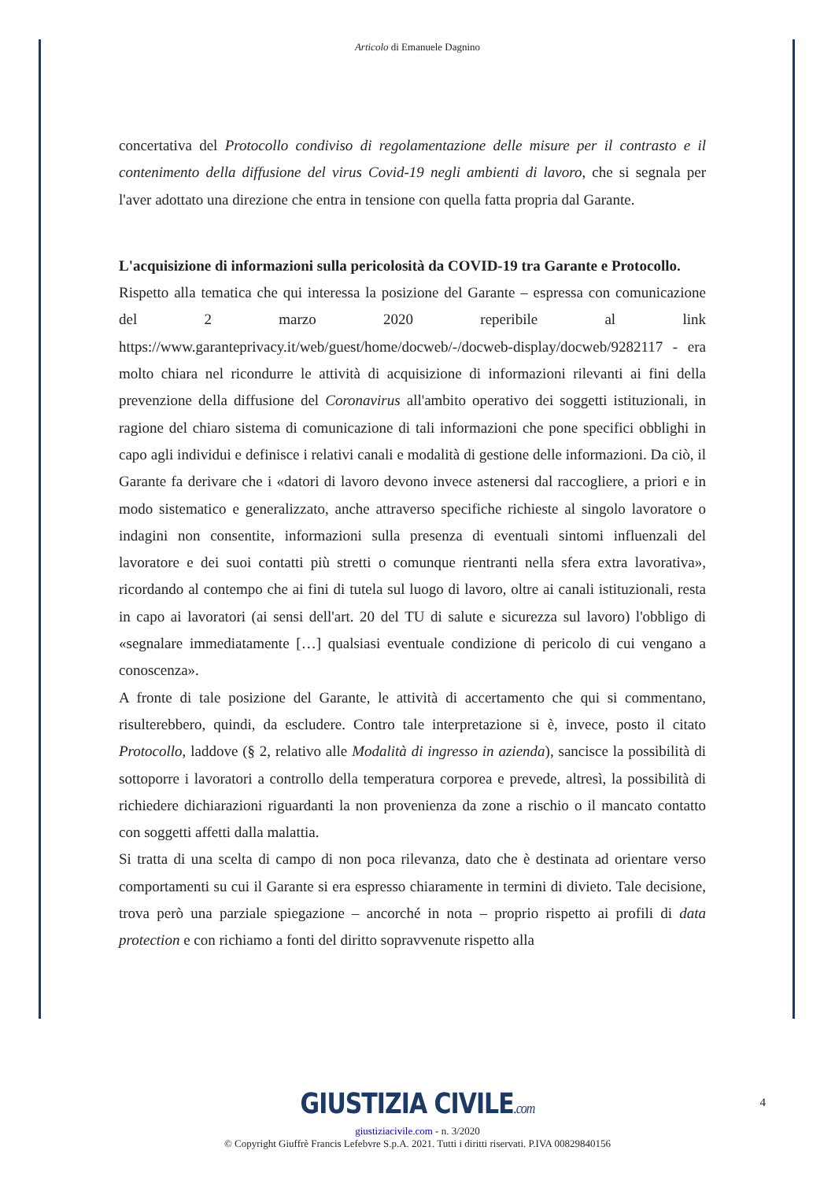Articolo di Emanuele Dagnino
concertativa del Protocollo condiviso di regolamentazione delle misure per il contrasto e il contenimento della diffusione del virus Covid-19 negli ambienti di lavoro, che si segnala per l'aver adottato una direzione che entra in tensione con quella fatta propria dal Garante.
L'acquisizione di informazioni sulla pericolosità da COVID-19 tra Garante e Protocollo.
Rispetto alla tematica che qui interessa la posizione del Garante – espressa con comunicazione del 2 marzo 2020 reperibile al link https://www.garanteprivacy.it/web/guest/home/docweb/-/docweb-display/docweb/9282117 - era molto chiara nel ricondurre le attività di acquisizione di informazioni rilevanti ai fini della prevenzione della diffusione del Coronavirus all'ambito operativo dei soggetti istituzionali, in ragione del chiaro sistema di comunicazione di tali informazioni che pone specifici obblighi in capo agli individui e definisce i relativi canali e modalità di gestione delle informazioni. Da ciò, il Garante fa derivare che i «datori di lavoro devono invece astenersi dal raccogliere, a priori e in modo sistematico e generalizzato, anche attraverso specifiche richieste al singolo lavoratore o indagini non consentite, informazioni sulla presenza di eventuali sintomi influenzali del lavoratore e dei suoi contatti più stretti o comunque rientranti nella sfera extra lavorativa», ricordando al contempo che ai fini di tutela sul luogo di lavoro, oltre ai canali istituzionali, resta in capo ai lavoratori (ai sensi dell'art. 20 del TU di salute e sicurezza sul lavoro) l'obbligo di «segnalare immediatamente […] qualsiasi eventuale condizione di pericolo di cui vengano a conoscenza».
A fronte di tale posizione del Garante, le attività di accertamento che qui si commentano, risulterebbero, quindi, da escludere. Contro tale interpretazione si è, invece, posto il citato Protocollo, laddove (§ 2, relativo alle Modalità di ingresso in azienda), sancisce la possibilità di sottoporre i lavoratori a controllo della temperatura corporea e prevede, altresì, la possibilità di richiedere dichiarazioni riguardanti la non provenienza da zone a rischio o il mancato contatto con soggetti affetti dalla malattia.
Si tratta di una scelta di campo di non poca rilevanza, dato che è destinata ad orientare verso comportamenti su cui il Garante si era espresso chiaramente in termini di divieto. Tale decisione, trova però una parziale spiegazione – ancorché in nota – proprio rispetto ai profili di data protection e con richiamo a fonti del diritto sopravvenute rispetto alla
4
GIUSTIZIA CIVILE.com
giustiziacivile.com - n. 3/2020
© Copyright Giuffrè Francis Lefebvre S.p.A. 2021. Tutti i diritti riservati. P.IVA 00829840156